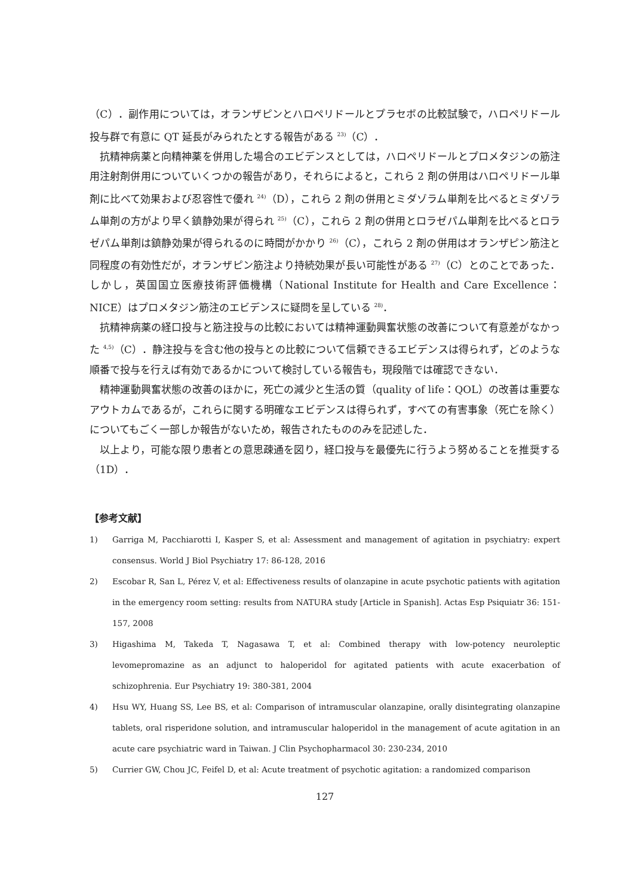（C）．副作用については，オランザピンとハロペリドールとプラセボの比較試験で，ハロペリドール投与群で有意に QT 延長がみられたとする報告がある <sup>23)</sup>（C）．
抗精神病薬と向精神薬を併用した場合のエビデンスとしては，ハロペリドールとプロメタジンの筋注用注射剤併用についていくつかの報告があり，それらによると，これら 2 剤の併用はハロペリドール単剤に比べて効果および忍容性で優れ <sup>24)</sup>（D），これら 2 剤の併用とミダゾラム単剤を比べるとミダゾラム単剤の方がより早く鎮静効果が得られ <sup>25)</sup>（C），これら 2 剤の併用とロラゼパム単剤を比べるとロラゼパム単剤は鎮静効果が得られるのに時間がかかり <sup>26)</sup>（C），これら 2 剤の併用はオランザピン筋注と同程度の有効性だが，オランザピン筋注より持続効果が長い可能性がある <sup>27)</sup>（C）とのことであった．しかし，英国国立医療技術評価機構（National Institute for Health and Care Excellence：NICE）はプロメタジン筋注のエビデンスに疑問を呈している <sup>28)</sup>．
抗精神病薬の経口投与と筋注投与の比較においては精神運動興奮状態の改善について有意差がなかった <sup>4,5)</sup>（C）．静注投与を含む他の投与との比較について信頼できるエビデンスは得られず，どのような順番で投与を行えば有効であるかについて検討している報告も，現段階では確認できない．
精神運動興奮状態の改善のほかに，死亡の減少と生活の質（quality of life：QOL）の改善は重要なアウトカムであるが，これらに関する明確なエビデンスは得られず，すべての有害事象（死亡を除く）についてもごく一部しか報告がないため，報告されたもののみを記述した．
以上より，可能な限り患者との意思疎通を図り，経口投与を最優先に行うよう努めることを推奨する（1D）．
【参考文献】
1) Garriga M, Pacchiarotti I, Kasper S, et al: Assessment and management of agitation in psychiatry: expert consensus. World J Biol Psychiatry 17: 86-128, 2016
2) Escobar R, San L, Pérez V, et al: Effectiveness results of olanzapine in acute psychotic patients with agitation in the emergency room setting: results from NATURA study [Article in Spanish]. Actas Esp Psiquiatr 36: 151-157, 2008
3) Higashima M, Takeda T, Nagasawa T, et al: Combined therapy with low-potency neuroleptic levomepromazine as an adjunct to haloperidol for agitated patients with acute exacerbation of schizophrenia. Eur Psychiatry 19: 380-381, 2004
4) Hsu WY, Huang SS, Lee BS, et al: Comparison of intramuscular olanzapine, orally disintegrating olanzapine tablets, oral risperidone solution, and intramuscular haloperidol in the management of acute agitation in an acute care psychiatric ward in Taiwan. J Clin Psychopharmacol 30: 230-234, 2010
5) Currier GW, Chou JC, Feifel D, et al: Acute treatment of psychotic agitation: a randomized comparison
127